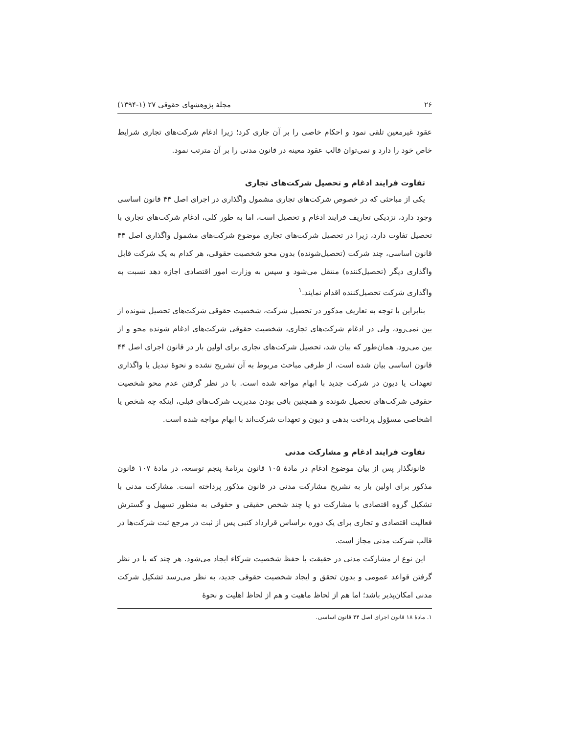۲۶ مجلهٔ پژوهشهای حقوقی ۲۷ (۱-۱۳۹۴)
عقود غیرمعین تلقی نمود و احکام خاصی را بر آن جاری کرد؛ زیرا ادغام شرکت‌های تجاری شرایط خاص خود را دارد و نمی‌توان قالب عقود معینه در قانون مدنی را بر آن مترتب نمود.
تفاوت فرایند ادغام و تحصیل شرکت‌های تجاری
یکی از مباحثی که در خصوص شرکت‌های تجاری مشمول واگذاری در اجرای اصل ۴۴ قانون اساسی وجود دارد، نزدیکی تعاریف فرایند ادغام و تحصیل است، اما به طور کلی، ادغام شرکت‌های تجاری با تحصیل تفاوت دارد، زیرا در تحصیل شرکت‌های تجاری موضوع شرکت‌های مشمول واگذاری اصل ۴۴ قانون اساسی، چند شرکت (تحصیل‌شونده) بدون محو شخصیت حقوقی، هر کدام به یک شرکت قابل واگذاری دیگر (تحصیل‌کننده) منتقل می‌شود و سپس به وزارت امور اقتصادی اجازه دهد نسبت به واگذاری شرکت تحصیل‌کننده اقدام نمایند.<sup>۱</sup>
بنابراین با توجه به تعاریف مذکور در تحصیل شرکت، شخصیت حقوقی شرکت‌های تحصیل شونده از بین نمی‌رود، ولی در ادغام شرکت‌های تجاری، شخصیت حقوقی شرکت‌های ادغام شونده محو و از بین می‌رود. همان‌طور که بیان شد، تحصیل شرکت‌های تجاری برای اولین بار در قانون اجرای اصل ۴۴ قانون اساسی بیان شده است، از طرفی مباحث مربوط به آن تشریح نشده و نحوهٔ تبدیل یا واگذاری تعهدات یا دیون در شرکت جدید با ابهام مواجه شده است. با در نظر گرفتن عدم محو شخصیت حقوقی شرکت‌های تحصیل شونده و همچنین باقی بودن مدیریت شرکت‌های قبلی، اینکه چه شخص یا اشخاصی مسؤول پرداخت بدهی و دیون و تعهدات شرکت‌اند با ابهام مواجه شده است.
تفاوت فرایند ادغام و مشارکت مدنی
قانونگذار پس از بیان موضوع ادغام در مادهٔ ۱۰۵ قانون برنامهٔ پنجم توسعه، در مادهٔ ۱۰۷ قانون مذکور برای اولین بار به تشریح مشارکت مدنی در قانون مذکور پرداخته است. مشارکت مدنی با تشکیل گروه اقتصادی با مشارکت دو یا چند شخص حقیقی و حقوقی به منظور تسهیل و گسترش فعالیت اقتصادی و تجاری برای یک دوره براساس قرارداد کتبی پس از ثبت در مرجع ثبت شرکت‌ها در قالب شرکت مدنی مجاز است.
این نوع از مشارکت مدنی در حقیقت با حفظ شخصیت شرکاء ایجاد می‌شود. هر چند که با در نظر گرفتن قواعد عمومی و بدون تحقق و ایجاد شخصیت حقوقی جدید، به نظر می‌رسد تشکیل شرکت مدنی امکان‌پذیر باشد؛ اما هم از لحاظ ماهیت و هم از لحاظ اهلیت و نحوهٔ
۱. مادهٔ ۱۸ قانون اجرای اصل ۴۴ قانون اساسی.